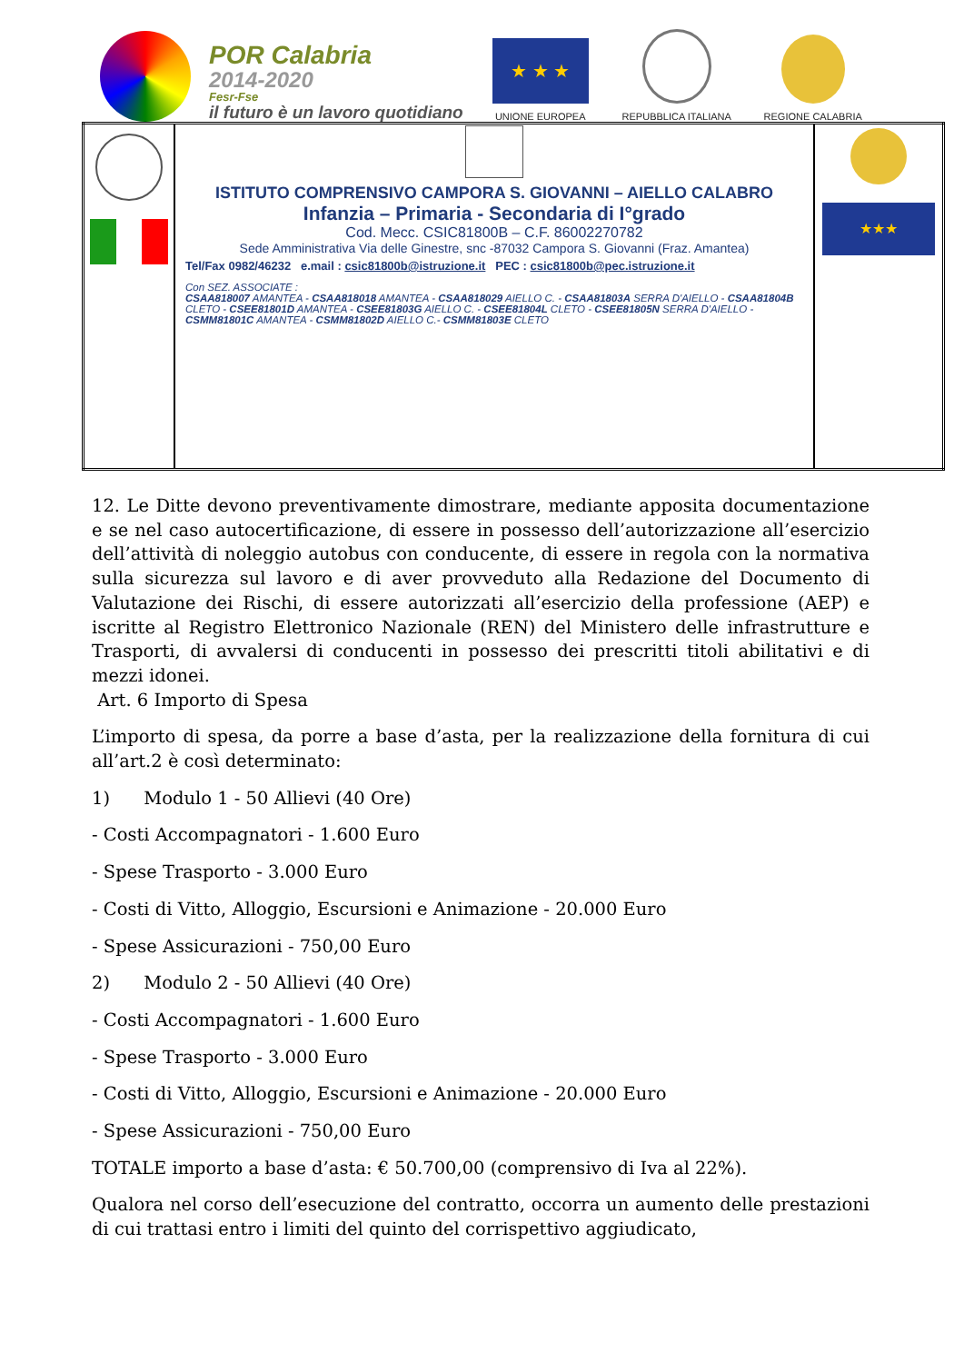POR Calabria
2014-2020
Fesr-Fse
il futuro è un lavoro quotidiano
★ ★ ★
UNIONE EUROPEA
REPUBBLICA ITALIANA
REGIONE CALABRIA
| | ISTITUTO COMPRENSIVO CAMPORA S. GIOVANNI – AIELLO CALABRO Infanzia – Primaria - Secondaria di I°grado Cod. Mecc. CSIC81800B – C.F. 86002270782 Sede Amministrativa Via delle Ginestre, snc -87032 Campora S. Giovanni (Fraz. Amantea) Tel/Fax 0982/46232 e.mail : csic81800b@istruzione.it PEC : csic81800b@pec.istruzione.it Con SEZ. ASSOCIATE : CSAA818007 AMANTEA - CSAA818018 AMANTEA - CSAA818029 AIELLO C. - CSAA81803A SERRA D'AIELLO - CSAA81804B CLETO - CSEE81801D AMANTEA - CSEE81803G AIELLO C. - CSEE81804L CLETO - CSEE81805N SERRA D'AIELLO - CSMM81801C AMANTEA - CSMM81802D AIELLO C.- CSMM81803E CLETO | ★★★ |
12. Le Ditte devono preventivamente dimostrare, mediante apposita documentazione e se nel caso autocertificazione, di essere in possesso dell’autorizzazione all’esercizio dell’attività di noleggio autobus con conducente, di essere in regola con la normativa sulla sicurezza sul lavoro e di aver provveduto alla Redazione del Documento di Valutazione dei Rischi, di essere autorizzati all’esercizio della professione (AEP) e iscritte al Registro Elettronico Nazionale (REN) del Ministero delle infrastrutture e Trasporti, di avvalersi di conducenti in possesso dei prescritti titoli abilitativi e di mezzi idonei.
Art. 6 Importo di Spesa
L’importo di spesa, da porre a base d’asta, per la realizzazione della fornitura di cui all’art.2 è così determinato:
1) Modulo 1 - 50 Allievi (40 Ore)
- Costi Accompagnatori - 1.600 Euro
- Spese Trasporto - 3.000 Euro
- Costi di Vitto, Alloggio, Escursioni e Animazione - 20.000 Euro
- Spese Assicurazioni - 750,00 Euro
2) Modulo 2 - 50 Allievi (40 Ore)
- Costi Accompagnatori - 1.600 Euro
- Spese Trasporto - 3.000 Euro
- Costi di Vitto, Alloggio, Escursioni e Animazione - 20.000 Euro
- Spese Assicurazioni - 750,00 Euro
TOTALE importo a base d’asta: € 50.700,00 (comprensivo di Iva al 22%).
Qualora nel corso dell’esecuzione del contratto, occorra un aumento delle prestazioni di cui trattasi entro i limiti del quinto del corrispettivo aggiudicato,